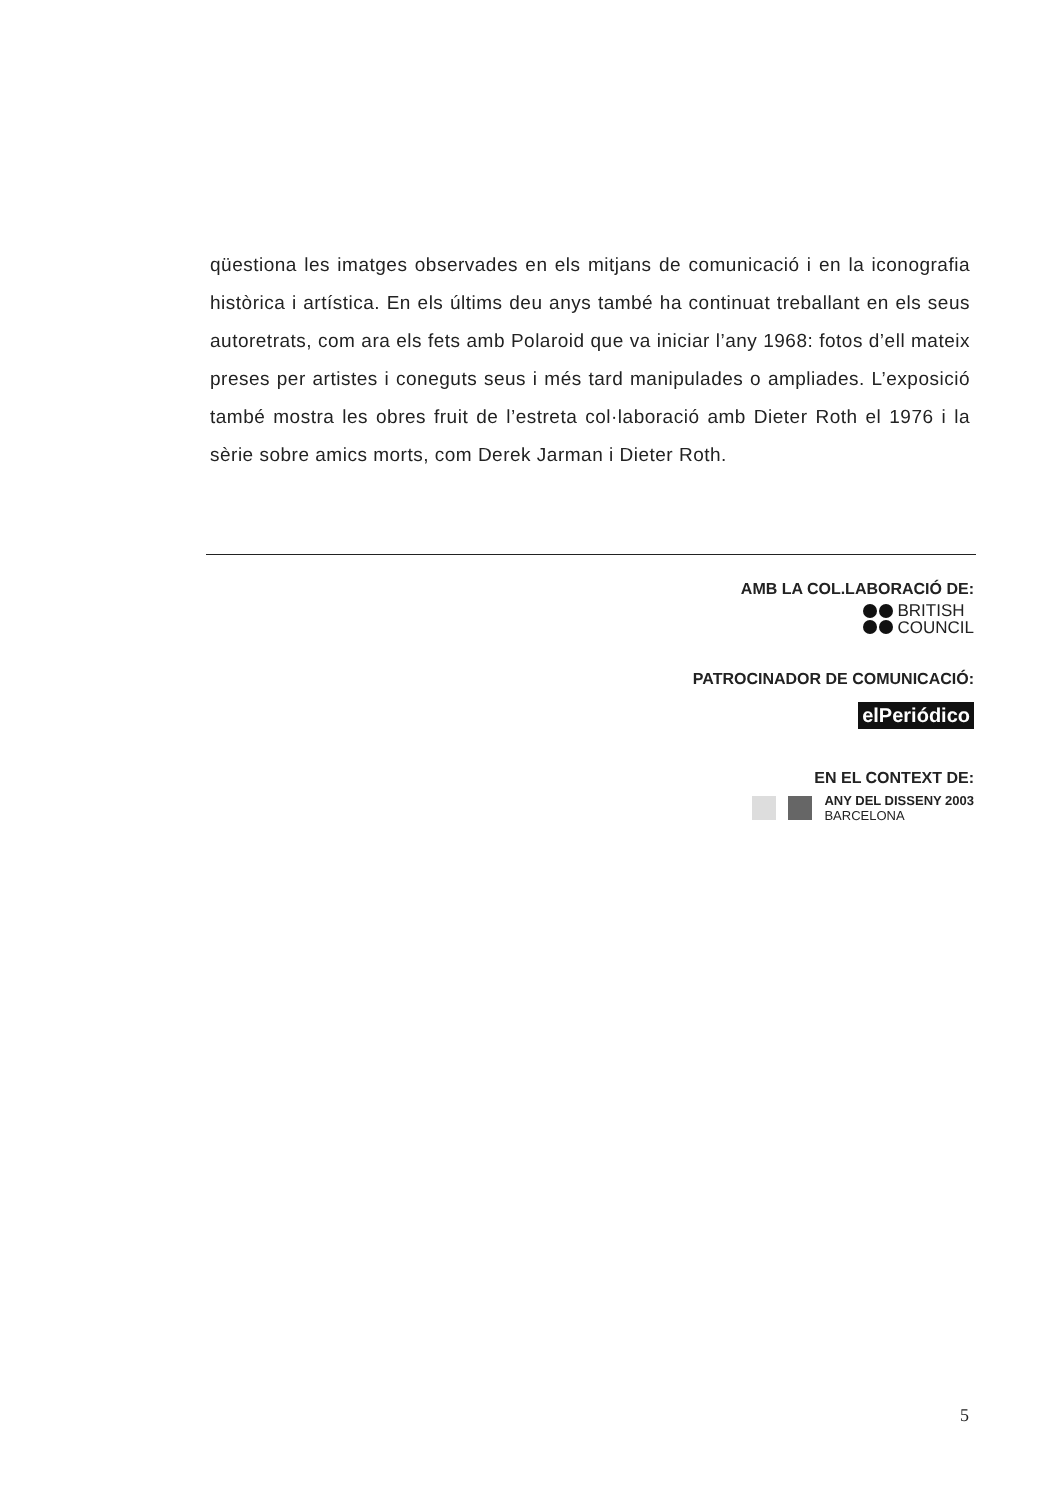qüestiona les imatges observades en els mitjans de comunicació i en la iconografia històrica i artística. En els últims deu anys també ha continuat treballant en els seus autoretrats, com ara els fets amb Polaroid que va iniciar l’any 1968: fotos d’ell mateix preses per artistes i coneguts seus i més tard manipulades o ampliades. L’exposició també mostra les obres fruit de l’estreta col·laboració amb Dieter Roth el 1976 i la sèrie sobre amics morts, com Derek Jarman i Dieter Roth.
AMB LA COL.LABORACIÓ DE:
BRITISH
COUNCIL
PATROCINADOR DE COMUNICACIÓ:
elPeriódico
EN EL CONTEXT DE:
ANY DEL DISSENY 2003
BARCELONA
5